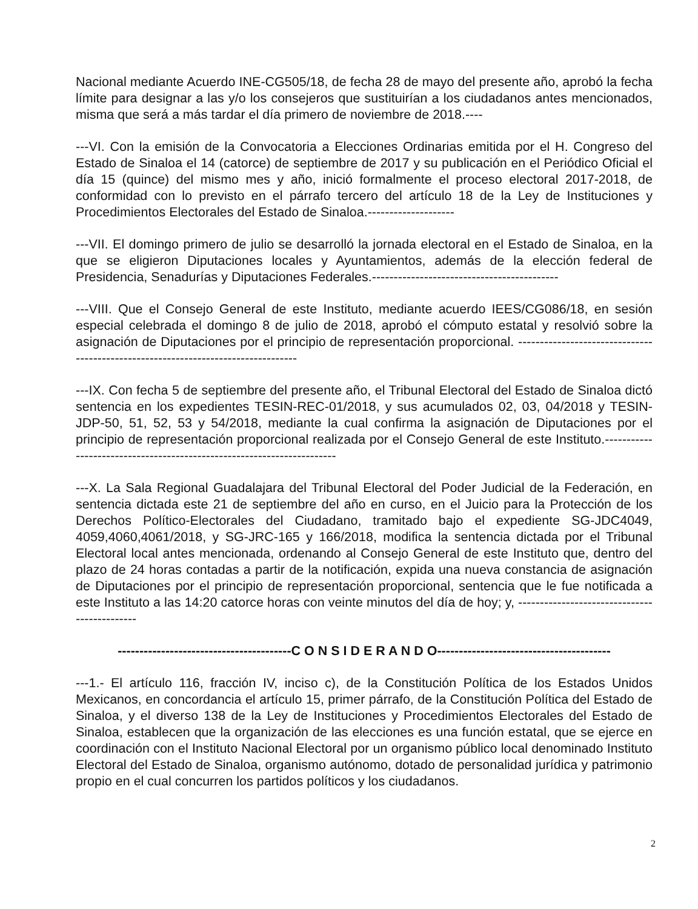Nacional mediante Acuerdo INE-CG505/18, de fecha 28 de mayo del presente año, aprobó la fecha límite para designar a las y/o los consejeros que sustituirían a los ciudadanos antes mencionados, misma que será a más tardar el día primero de noviembre de 2018.----
---VI. Con la emisión de la Convocatoria a Elecciones Ordinarias emitida por el H. Congreso del Estado de Sinaloa el 14 (catorce) de septiembre de 2017 y su publicación en el Periódico Oficial el día 15 (quince) del mismo mes y año, inició formalmente el proceso electoral 2017-2018, de conformidad con lo previsto en el párrafo tercero del artículo 18 de la Ley de Instituciones y Procedimientos Electorales del Estado de Sinaloa.--------------------
---VII. El domingo primero de julio se desarrolló la jornada electoral en el Estado de Sinaloa, en la que se eligieron Diputaciones locales y Ayuntamientos, además de la elección federal de Presidencia, Senadurías y Diputaciones Federales.-------------------------------------------
---VIII. Que el Consejo General de este Instituto, mediante acuerdo IEES/CG086/18, en sesión especial celebrada el domingo 8 de julio de 2018, aprobó el cómputo estatal y resolvió sobre la asignación de Diputaciones por el principio de representación proporcional. ----------------------------------------------------------------------------------
---IX. Con fecha 5 de septiembre del presente año, el Tribunal Electoral del Estado de Sinaloa dictó sentencia en los expedientes TESIN-REC-01/2018, y sus acumulados 02, 03, 04/2018 y TESIN-JDP-50, 51, 52, 53 y 54/2018, mediante la cual confirma la asignación de Diputaciones por el principio de representación proporcional realizada por el Consejo General de este Instituto.-----------------------------------------------------------------------
---X. La Sala Regional Guadalajara del Tribunal Electoral del Poder Judicial de la Federación, en sentencia dictada este 21 de septiembre del año en curso, en el Juicio para la Protección de los Derechos Político-Electorales del Ciudadano, tramitado bajo el expediente SG-JDC4049, 4059,4060,4061/2018, y SG-JRC-165 y 166/2018, modifica la sentencia dictada por el Tribunal Electoral local antes mencionada, ordenando al Consejo General de este Instituto que, dentro del plazo de 24 horas contadas a partir de la notificación, expida una nueva constancia de asignación de Diputaciones por el principio de representación proporcional, sentencia que le fue notificada a este Instituto a las 14:20 catorce horas con veinte minutos del día de hoy; y, ---------------------------------------------
----------------------------------------C O N S I D E R A N D O----------------------------------------
---1.- El artículo 116, fracción IV, inciso c), de la Constitución Política de los Estados Unidos Mexicanos, en concordancia el artículo 15, primer párrafo, de la Constitución Política del Estado de Sinaloa, y el diverso 138 de la Ley de Instituciones y Procedimientos Electorales del Estado de Sinaloa, establecen que la organización de las elecciones es una función estatal, que se ejerce en coordinación con el Instituto Nacional Electoral por un organismo público local denominado Instituto Electoral del Estado de Sinaloa, organismo autónomo, dotado de personalidad jurídica y patrimonio propio en el cual concurren los partidos políticos y los ciudadanos.
2